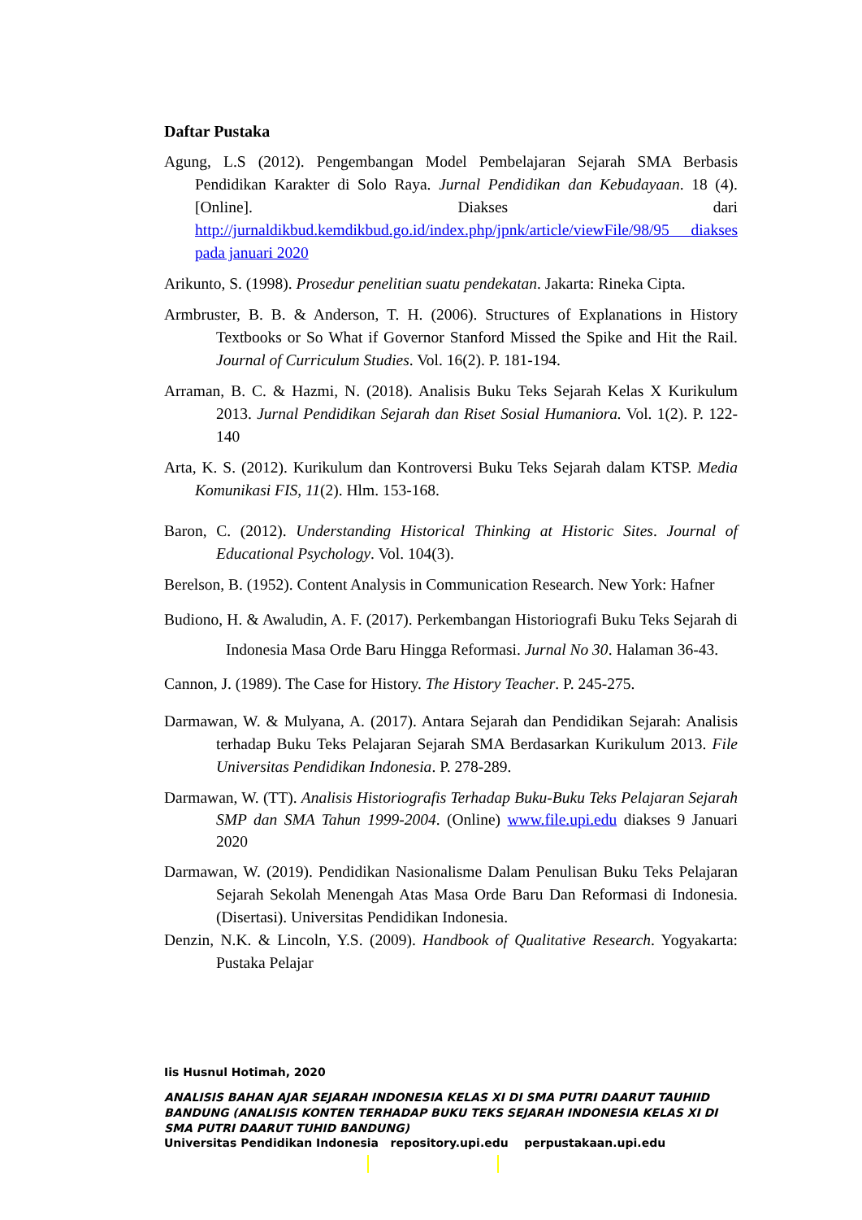Daftar Pustaka
Agung, L.S (2012). Pengembangan Model Pembelajaran Sejarah SMA Berbasis Pendidikan Karakter di Solo Raya. Jurnal Pendidikan dan Kebudayaan. 18 (4). [Online]. Diakses dari http://jurnaldikbud.kemdikbud.go.id/index.php/jpnk/article/viewFile/98/95 diakses pada januari 2020
Arikunto, S. (1998). Prosedur penelitian suatu pendekatan. Jakarta: Rineka Cipta.
Armbruster, B. B. & Anderson, T. H. (2006). Structures of Explanations in History Textbooks or So What if Governor Stanford Missed the Spike and Hit the Rail. Journal of Curriculum Studies. Vol. 16(2). P. 181-194.
Arraman, B. C. & Hazmi, N. (2018). Analisis Buku Teks Sejarah Kelas X Kurikulum 2013. Jurnal Pendidikan Sejarah dan Riset Sosial Humaniora. Vol. 1(2). P. 122-140
Arta, K. S. (2012). Kurikulum dan Kontroversi Buku Teks Sejarah dalam KTSP. Media Komunikasi FIS, 11(2). Hlm. 153-168.
Baron, C. (2012). Understanding Historical Thinking at Historic Sites. Journal of Educational Psychology. Vol. 104(3).
Berelson, B. (1952). Content Analysis in Communication Research. New York: Hafner
Budiono, H. & Awaludin, A. F. (2017). Perkembangan Historiografi Buku Teks Sejarah di Indonesia Masa Orde Baru Hingga Reformasi. Jurnal No 30. Halaman 36-43.
Cannon, J. (1989). The Case for History. The History Teacher. P. 245-275.
Darmawan, W. & Mulyana, A. (2017). Antara Sejarah dan Pendidikan Sejarah: Analisis terhadap Buku Teks Pelajaran Sejarah SMA Berdasarkan Kurikulum 2013. File Universitas Pendidikan Indonesia. P. 278-289.
Darmawan, W. (TT). Analisis Historiografis Terhadap Buku-Buku Teks Pelajaran Sejarah SMP dan SMA Tahun 1999-2004. (Online) www.file.upi.edu diakses 9 Januari 2020
Darmawan, W. (2019). Pendidikan Nasionalisme Dalam Penulisan Buku Teks Pelajaran Sejarah Sekolah Menengah Atas Masa Orde Baru Dan Reformasi di Indonesia. (Disertasi). Universitas Pendidikan Indonesia.
Denzin, N.K. & Lincoln, Y.S. (2009). Handbook of Qualitative Research. Yogyakarta: Pustaka Pelajar
Iis Husnul Hotimah, 2020
ANALISIS BAHAN AJAR SEJARAH INDONESIA KELAS XI DI SMA PUTRI DAARUT TAUHIID BANDUNG (ANALISIS KONTEN TERHADAP BUKU TEKS SEJARAH INDONESIA KELAS XI DI SMA PUTRI DAARUT TUHID BANDUNG)
Universitas Pendidikan Indonesia repository.upi.edu perpustakaan.upi.edu